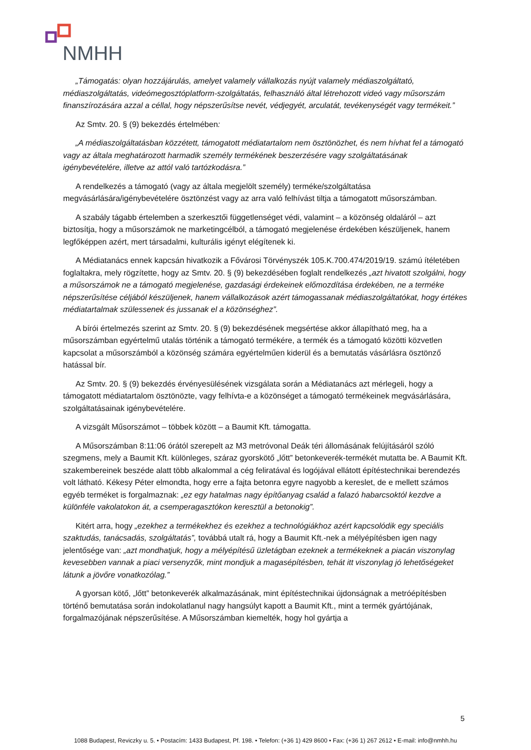NMHH
„Támogatás: olyan hozzájárulás, amelyet valamely vállalkozás nyújt valamely médiaszolgáltató, médiaszolgáltatás, videómegosztóplatform-szolgáltatás, felhasználó által létrehozott videó vagy műsorszám finanszírozására azzal a céllal, hogy népszerűsítse nevét, védjegyét, arculatát, tevékenységét vagy termékeit.”
Az Smtv. 20. § (9) bekezdés értelmében:
„A médiaszolgáltatásban közzétett, támogatott médiatartalom nem ösztönözhet, és nem hívhat fel a támogató vagy az általa meghatározott harmadik személy termékének beszerzésére vagy szolgáltatásának igénybevételére, illetve az attól való tartózkodásra.”
A rendelkezés a támogató (vagy az általa megjelölt személy) terméke/szolgáltatása megvásárlására/igénybevételére ösztönzést vagy az arra való felhívást tiltja a támogatott műsorszámban.
A szabály tágabb értelemben a szerkesztői függetlenséget védi, valamint – a közönség oldaláról – azt biztosítja, hogy a műsorszámok ne marketingcélból, a támogató megjelenése érdekében készüljenek, hanem legfőképpen azért, mert társadalmi, kulturális igényt elégítenek ki.
A Médiatanács ennek kapcsán hivatkozik a Fővárosi Törvényszék 105.K.700.474/2019/19. számú ítéletében foglaltakra, mely rögzítette, hogy az Smtv. 20. § (9) bekezdésében foglalt rendelkezés „azt hivatott szolgálni, hogy a műsorszámok ne a támogató megjelenése, gazdasági érdekeinek előmozdítása érdekében, ne a terméke népszerűsítése céljából készüljenek, hanem vállalkozások azért támogassanak médiaszolgáltatókat, hogy értékes médiatartalmak szülessenek és jussanak el a közönséghez”.
A bírói értelmezés szerint az Smtv. 20. § (9) bekezdésének megsértése akkor állapítható meg, ha a műsorszámban egyértelmű utalás történik a támogató termékére, a termék és a támogató közötti közvetlen kapcsolat a műsorszámból a közönség számára egyértelműen kiderül és a bemutatás vásárlásra ösztönző hatással bír.
Az Smtv. 20. § (9) bekezdés érvényesülésének vizsgálata során a Médiatanács azt mérlegeli, hogy a támogatott médiatartalom ösztönözte, vagy felhívta-e a közönséget a támogató termékeinek megvásárlására, szolgáltatásainak igénybevételére.
A vizsgált Műsorszámot – többek között – a Baumit Kft. támogatta.
A Műsorszámban 8:11:06 órától szerepelt az M3 metróvonal Deák téri állomásának felújításáról szóló szegmens, mely a Baumit Kft. különleges, száraz gyorskötő „lőtt” betonkeverék-termékét mutatta be. A Baumit Kft. szakembereinek beszéde alatt több alkalommal a cég feliratával és logójával ellátott építéstechnikai berendezés volt látható. Kékesy Péter elmondta, hogy erre a fajta betonra egyre nagyobb a kereslet, de e mellett számos egyéb terméket is forgalmaznak: „ez egy hatalmas nagy építőanyag család a falazó habarcsoktól kezdve a különféle vakolatokon át, a csemperagasztókon keresztül a betonokig”.
Kitért arra, hogy „ezekhez a termékekhez és ezekhez a technológiákhoz azért kapcsolódik egy speciális szaktudás, tanácsadás, szolgáltatás”, továbbá utalt rá, hogy a Baumit Kft.-nek a mélyépítésben igen nagy jelentősége van: „azt mondhatjuk, hogy a mélyépítésű üzletágban ezeknek a termékeknek a piacán viszonylag kevesebben vannak a piaci versenyzők, mint mondjuk a magasépítésben, tehát itt viszonylag jó lehetőségeket látunk a jövőre vonatkozólag.”
A gyorsan kötő, „lőtt” betonkeverék alkalmazásának, mint építéstechnikai újdonságnak a metróépítésben történő bemutatása során indokolatlanul nagy hangsúlyt kapott a Baumit Kft., mint a termék gyártójának, forgalmazójának népszerűsítése. A Műsorszámban kiemelték, hogy hol gyártja a
5
1088 Budapest, Reviczky u. 5. • Postacím: 1433 Budapest, Pf. 198. • Telefon: (+36 1) 429 8600 • Fax: (+36 1) 267 2612 • E-mail: info@nmhh.hu